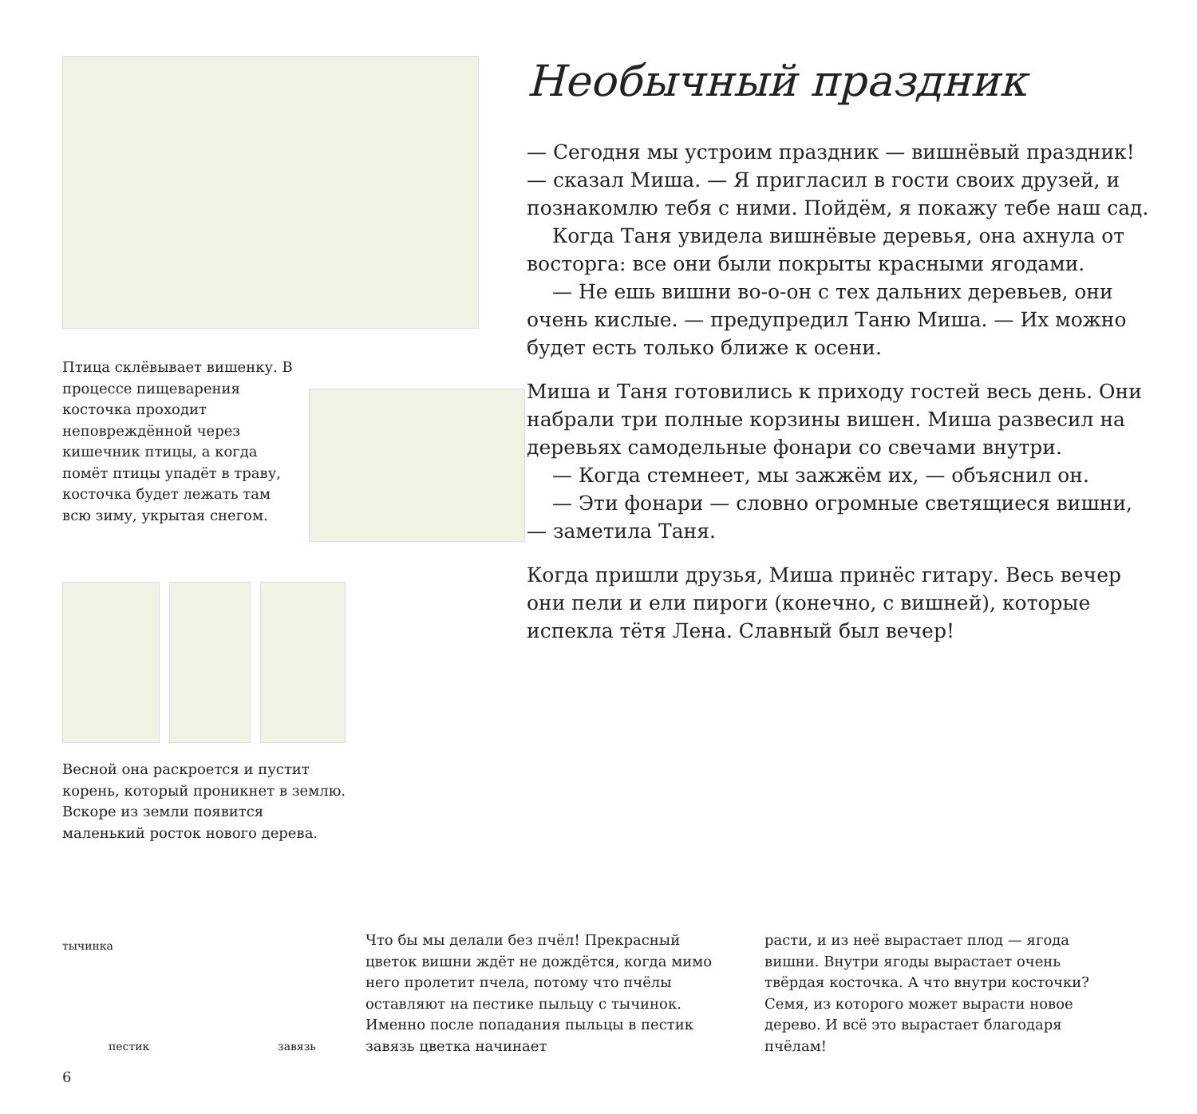Птица склёвывает вишенку. В процессе пищеварения косточка проходит неповреждённой через кишечник птицы, а когда помёт птицы упадёт в траву, косточка будет лежать там всю зиму, укрытая снегом.
Весной она раскроется и пустит корень, который проникнет в землю. Вскоре из земли появится маленький росток нового дерева.
тычинка
пестик завязь
6
Необычный праздник
— Сегодня мы устроим праздник — вишнёвый праздник! — сказал Миша. — Я пригласил в гости своих друзей, и познакомлю тебя с ними. Пойдём, я покажу тебе наш сад.
Когда Таня увидела вишнёвые деревья, она ахнула от восторга: все они были покрыты красными ягодами.
— Не ешь вишни во-о-он с тех дальних деревьев, они очень кислые. — предупредил Таню Миша. — Их можно будет есть только ближе к осени.
Миша и Таня готовились к приходу гостей весь день. Они набрали три полные корзины вишен. Миша развесил на деревьях самодельные фонари со свечами внутри.
— Когда стемнеет, мы зажжём их, — объяснил он.
— Эти фонари — словно огромные светящиеся вишни, — заметила Таня.
Когда пришли друзья, Миша принёс гитару. Весь вечер они пели и ели пироги (конечно, с вишней), которые испекла тётя Лена. Славный был вечер!
Что бы мы делали без пчёл! Прекрасный цветок вишни ждёт не дождётся, когда мимо него пролетит пчела, потому что пчёлы оставляют на пестике пыльцу с тычинок. Именно после попадания пыльцы в пестик завязь цветка начинает
расти, и из неё вырастает плод — ягода вишни. Внутри ягоды вырастает очень твёрдая косточка. А что внутри косточки? Семя, из которого может вырасти новое дерево. И всё это вырастает благодаря пчёлам!